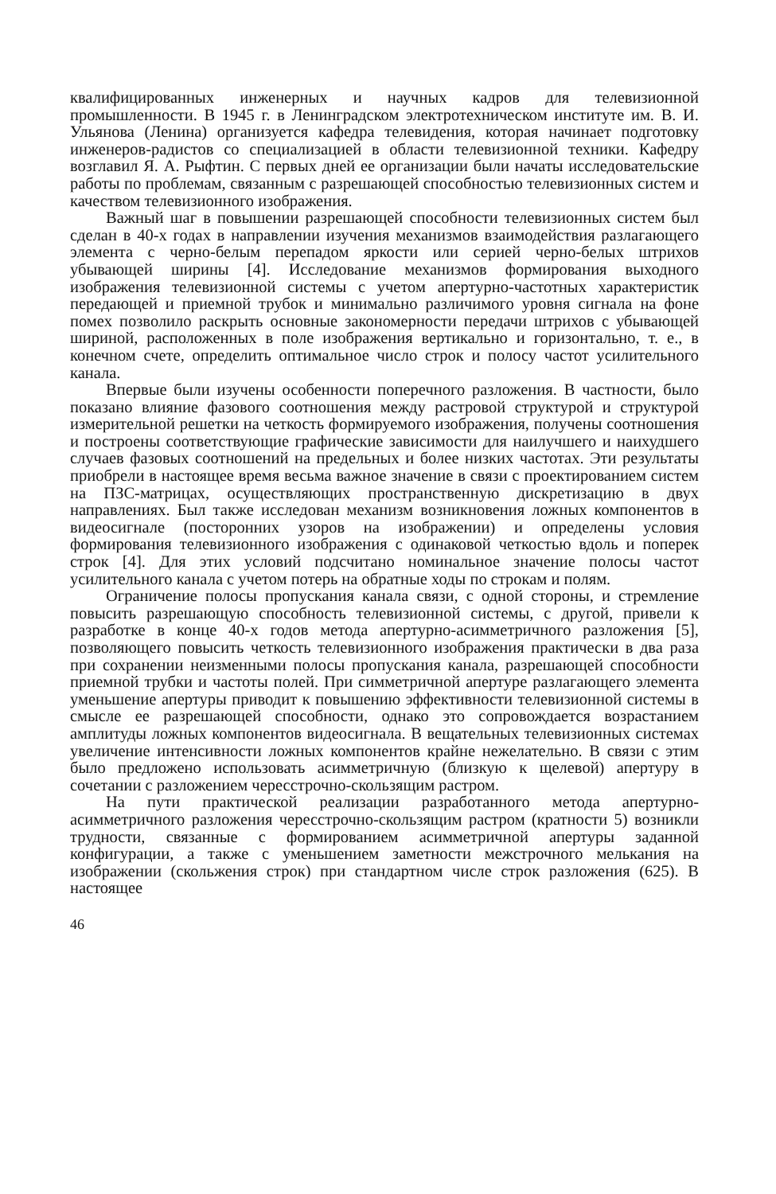квалифицированных инженерных и научных кадров для телевизионной промышленности. В 1945 г. в Ленинградском электротехническом институте им. В. И. Ульянова (Ленина) организуется кафедра телевидения, которая начинает подготовку инженеров-радистов со специализацией в области телевизионной техники. Кафедру возглавил Я. А. Рыфтин. С первых дней ее организации были начаты исследовательские работы по проблемам, связанным с разрешающей способностью телевизионных систем и качеством телевизионного изображения.
Важный шаг в повышении разрешающей способности телевизионных систем был сделан в 40-х годах в направлении изучения механизмов взаимодействия разлагающего элемента с черно-белым перепадом яркости или серией черно-белых штрихов убывающей ширины [4]. Исследование механизмов формирования выходного изображения телевизионной системы с учетом апертурно-частотных характеристик передающей и приемной трубок и минимально различимого уровня сигнала на фоне помех позволило раскрыть основные закономерности передачи штрихов с убывающей шириной, расположенных в поле изображения вертикально и горизонтально, т. е., в конечном счете, определить оптимальное число строк и полосу частот усилительного канала.
Впервые были изучены особенности поперечного разложения. В частности, было показано влияние фазового соотношения между растровой структурой и структурой измерительной решетки на четкость формируемого изображения, получены соотношения и построены соответствующие графические зависимости для наилучшего и наихудшего случаев фазовых соотношений на предельных и более низких частотах. Эти результаты приобрели в настоящее время весьма важное значение в связи с проектированием систем на ПЗС-матрицах, осуществляющих пространственную дискретизацию в двух направлениях. Был также исследован механизм возникновения ложных компонентов в видеосигнале (посторонних узоров на изображении) и определены условия формирования телевизионного изображения с одинаковой четкостью вдоль и поперек строк [4]. Для этих условий подсчитано номинальное значение полосы частот усилительного канала с учетом потерь на обратные ходы по строкам и полям.
Ограничение полосы пропускания канала связи, с одной стороны, и стремление повысить разрешающую способность телевизионной системы, с другой, привели к разработке в конце 40-х годов метода апертурно-асимметричного разложения [5], позволяющего повысить четкость телевизионного изображения практически в два раза при сохранении неизменными полосы пропускания канала, разрешающей способности приемной трубки и частоты полей. При симметричной апертуре разлагающего элемента уменьшение апертуры приводит к повышению эффективности телевизионной системы в смысле ее разрешающей способности, однако это сопровождается возрастанием амплитуды ложных компонентов видеосигнала. В вещательных телевизионных системах увеличение интенсивности ложных компонентов крайне нежелательно. В связи с этим было предложено использовать асимметричную (близкую к щелевой) апертуру в сочетании с разложением чересстрочно-скользящим растром.
На пути практической реализации разработанного метода апертурно-асимметричного разложения чересстрочно-скользящим растром (кратности 5) возникли трудности, связанные с формированием асимметричной апертуры заданной конфигурации, а также с уменьшением заметности межстрочного мелькания на изображении (скольжения строк) при стандартном числе строк разложения (625). В настоящее
46